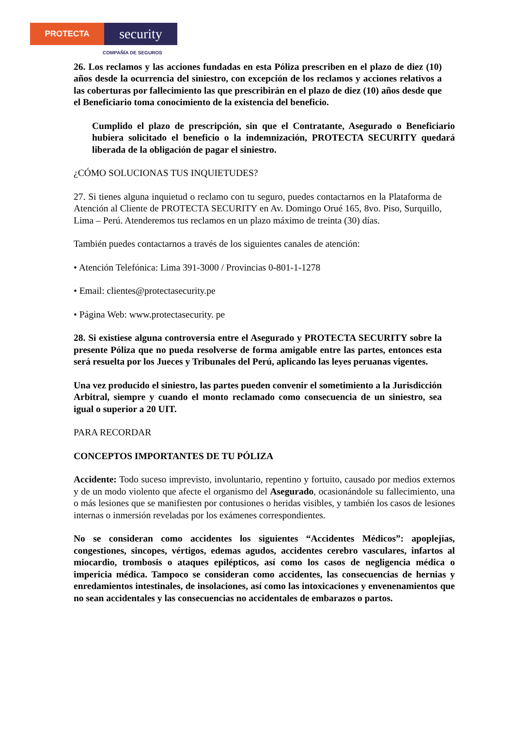PROTECTA
security
COMPAÑÍA DE SEGUROS
26. Los reclamos y las acciones fundadas en esta Póliza prescriben en el plazo de diez (10) años desde la ocurrencia del siniestro, con excepción de los reclamos y acciones relativos a las coberturas por fallecimiento las que prescribirán en el plazo de diez (10) años desde que el Beneficiario toma conocimiento de la existencia del beneficio.
Cumplido el plazo de prescripción, sin que el Contratante, Asegurado o Beneficiario hubiera solicitado el beneficio o la indemnización, PROTECTA SECURITY quedará liberada de la obligación de pagar el siniestro.
¿CÓMO SOLUCIONAS TUS INQUIETUDES?
27. Si tienes alguna inquietud o reclamo con tu seguro, puedes contactarnos en la Plataforma de Atención al Cliente de PROTECTA SECURITY en Av. Domingo Orué 165, 8vo. Piso, Surquillo, Lima – Perú. Atenderemos tus reclamos en un plazo máximo de treinta (30) días.
También puedes contactarnos a través de los siguientes canales de atención:
• Atención Telefónica: Lima 391-3000 / Provincias 0-801-1-1278
• Email: clientes@protectasecurity.pe
• Página Web: www.protectasecurity. pe
28. Si existiese alguna controversia entre el Asegurado y PROTECTA SECURITY sobre la presente Póliza que no pueda resolverse de forma amigable entre las partes, entonces esta será resuelta por los Jueces y Tribunales del Perú, aplicando las leyes peruanas vigentes.
Una vez producido el siniestro, las partes pueden convenir el sometimiento a la Jurisdicción Arbitral, siempre y cuando el monto reclamado como consecuencia de un siniestro, sea igual o superior a 20 UIT.
PARA RECORDAR
CONCEPTOS IMPORTANTES DE TU PÓLIZA
Accidente: Todo suceso imprevisto, involuntario, repentino y fortuito, causado por medios externos y de un modo violento que afecte el organismo del Asegurado, ocasionándole su fallecimiento, una o más lesiones que se manifiesten por contusiones o heridas visibles, y también los casos de lesiones internas o inmersión reveladas por los exámenes correspondientes.
No se consideran como accidentes los siguientes “Accidentes Médicos”: apoplejías, congestiones, sincopes, vértigos, edemas agudos, accidentes cerebro vasculares, infartos al miocardio, trombosis o ataques epilépticos, así como los casos de negligencia médica o impericia médica. Tampoco se consideran como accidentes, las consecuencias de hernias y enredamientos intestinales, de insolaciones, así como las intoxicaciones y envenenamientos que no sean accidentales y las consecuencias no accidentales de embarazos o partos.